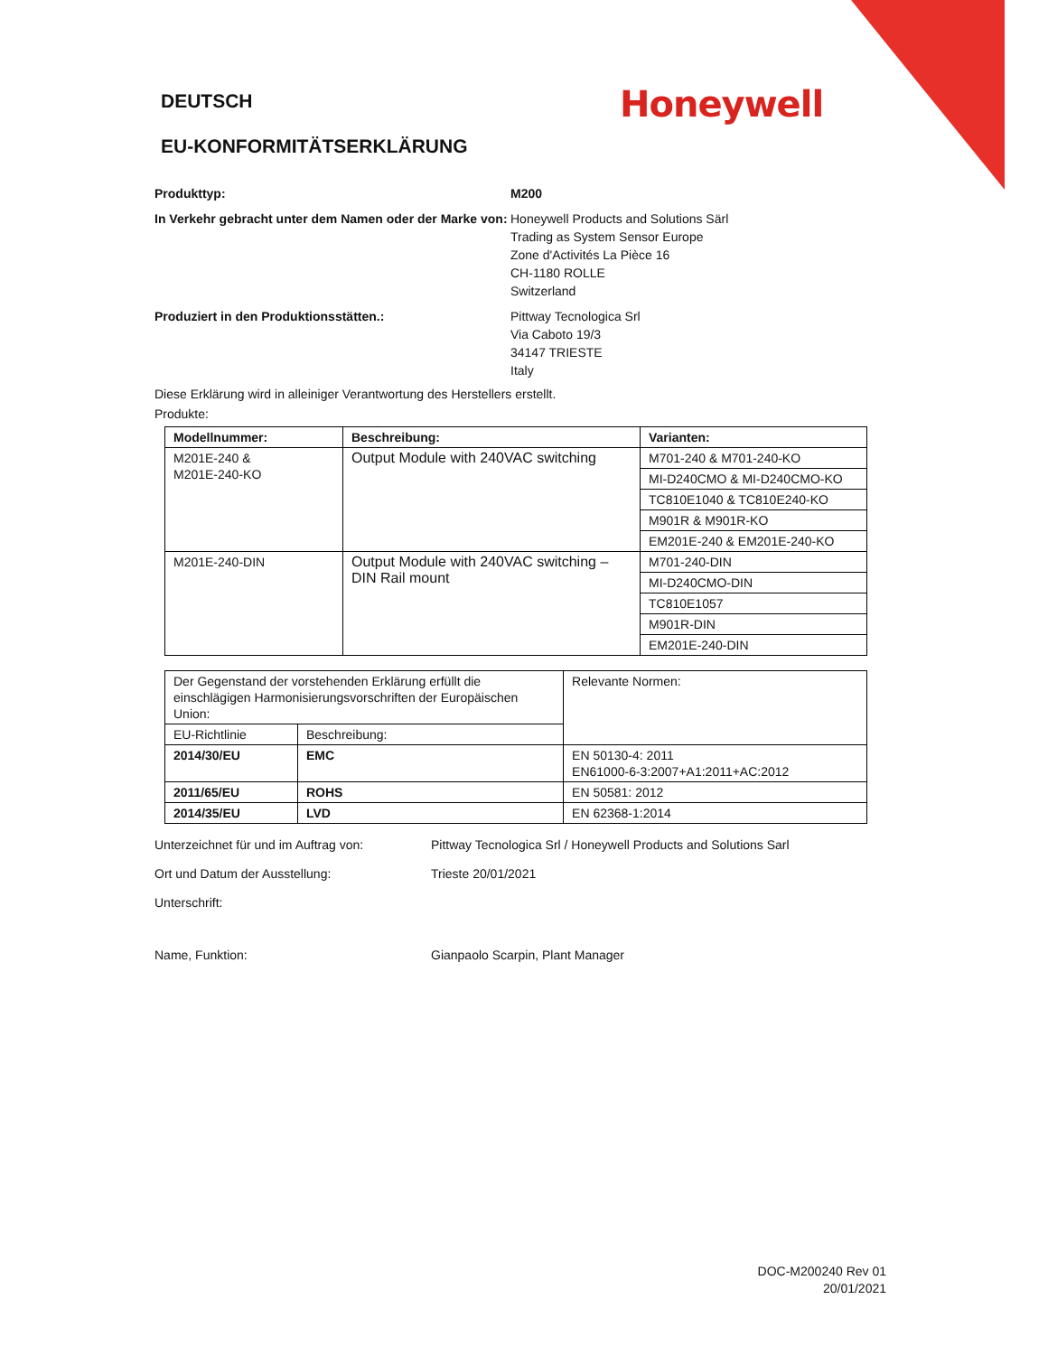DEUTSCH
Honeywell
EU-KONFORMITÄTSERKLÄRUNG
Produkttyp: M200
In Verkehr gebracht unter dem Namen oder der Marke von:
Honeywell Products and Solutions Särl
Trading as System Sensor Europe
Zone d'Activités La Pièce 16
CH-1180 ROLLE
Switzerland
Produziert in den Produktionsstätten.: Pittway Tecnologica Srl
Via Caboto 19/3
34147 TRIESTE
Italy
Diese Erklärung wird in alleiniger Verantwortung des Herstellers erstellt.
Produkte:
| Modellnummer: | Beschreibung: | Varianten: |
| --- | --- | --- |
| M201E-240 & M201E-240-KO | Output Module with 240VAC switching | M701-240 & M701-240-KO |
| | | MI-D240CMO & MI-D240CMO-KO |
| | | TC810E1040 & TC810E240-KO |
| | | M901R & M901R-KO |
| | | EM201E-240 & EM201E-240-KO |
| M201E-240-DIN | Output Module with 240VAC switching – DIN Rail mount | M701-240-DIN |
| | | MI-D240CMO-DIN |
| | | TC810E1057 |
| | | M901R-DIN |
| | | EM201E-240-DIN |
| Der Gegenstand der vorstehenden Erklärung erfüllt die einschlägigen Harmonisierungsvorschriften der Europäischen Union: | | Relevante Normen: |
| EU-Richtlinie | Beschreibung: | |
| 2014/30/EU | EMC | EN 50130-4: 2011 EN61000-6-3:2007+A1:2011+AC:2012 |
| 2011/65/EU | ROHS | EN 50581: 2012 |
| 2014/35/EU | LVD | EN 62368-1:2014 |
Unterzeichnet für und im Auftrag von:
Pittway Tecnologica Srl / Honeywell Products and Solutions Sarl
Ort und Datum der Ausstellung: Trieste 20/01/2021
Unterschrift:
Name, Funktion: Gianpaolo Scarpin, Plant Manager
DOC-M200240 Rev 01
20/01/2021